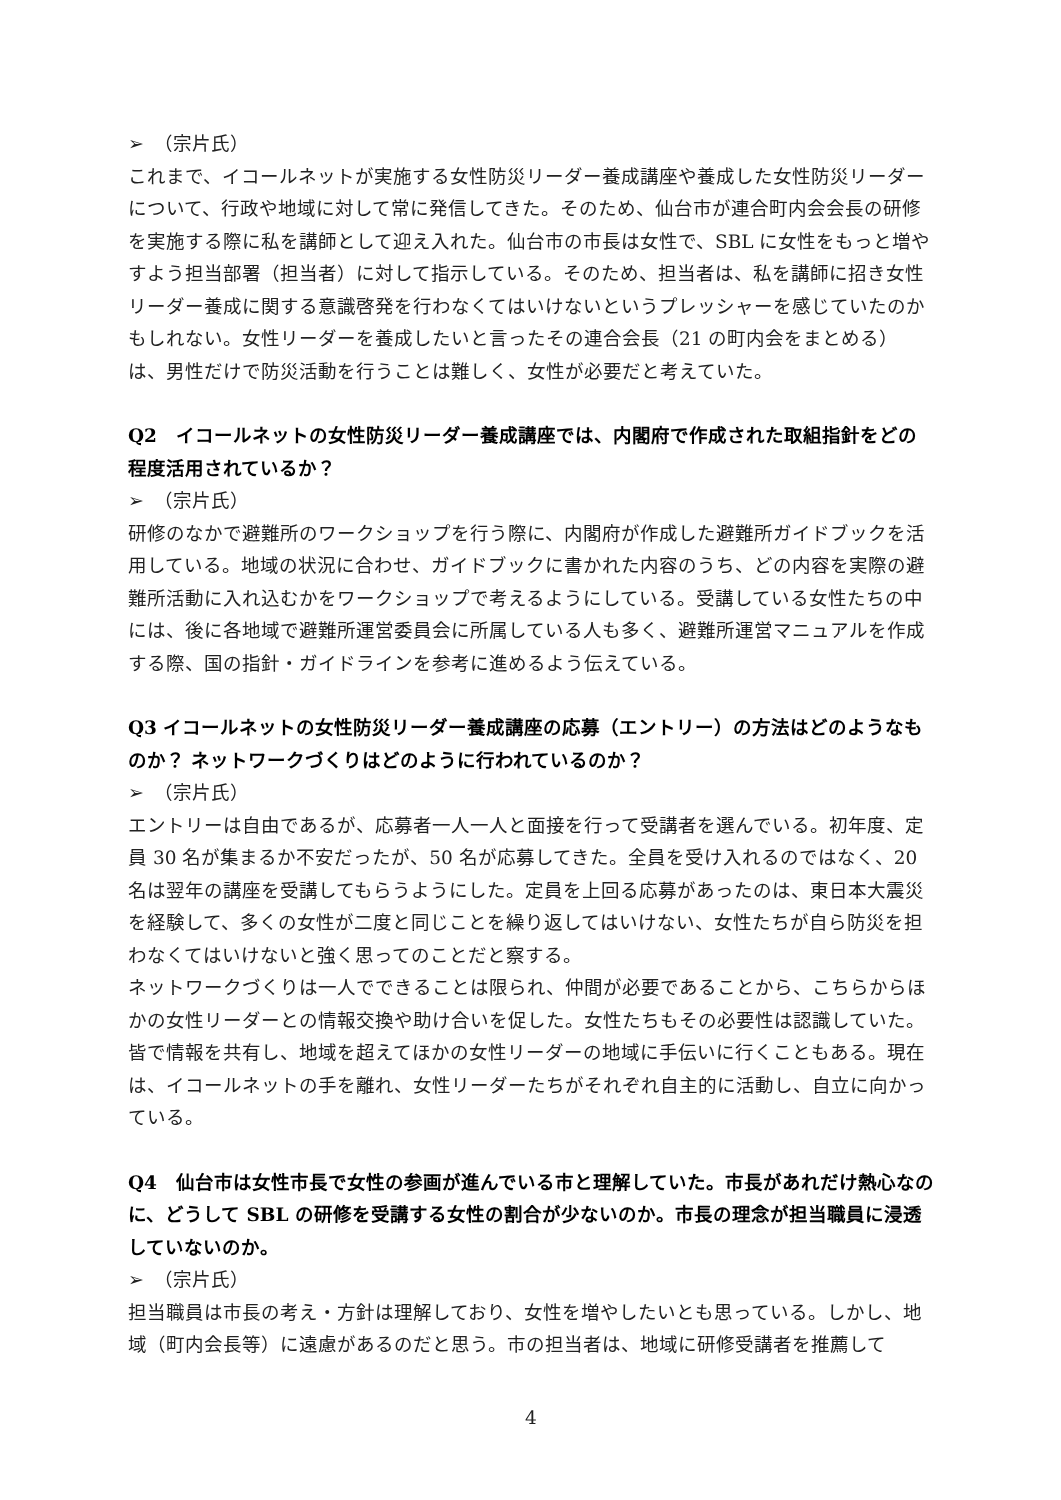➢　（宗片氏）
これまで、イコールネットが実施する女性防災リーダー養成講座や養成した女性防災リーダーについて、行政や地域に対して常に発信してきた。そのため、仙台市が連合町内会会長の研修を実施する際に私を講師として迎え入れた。仙台市の市長は女性で、SBL に女性をもっと増やすよう担当部署（担当者）に対して指示している。そのため、担当者は、私を講師に招き女性リーダー養成に関する意識啓発を行わなくてはいけないというプレッシャーを感じていたのかもしれない。女性リーダーを養成したいと言ったその連合会長（21 の町内会をまとめる）は、男性だけで防災活動を行うことは難しく、女性が必要だと考えていた。
Q2　イコールネットの女性防災リーダー養成講座では、内閣府で作成された取組指針をどの程度活用されているか？
➢　（宗片氏）
研修のなかで避難所のワークショップを行う際に、内閣府が作成した避難所ガイドブックを活用している。地域の状況に合わせ、ガイドブックに書かれた内容のうち、どの内容を実際の避難所活動に入れ込むかをワークショップで考えるようにしている。受講している女性たちの中には、後に各地域で避難所運営委員会に所属している人も多く、避難所運営マニュアルを作成する際、国の指針・ガイドラインを参考に進めるよう伝えている。
Q3 イコールネットの女性防災リーダー養成講座の応募（エントリー）の方法はどのようなものか？ ネットワークづくりはどのように行われているのか？
➢　（宗片氏）
エントリーは自由であるが、応募者一人一人と面接を行って受講者を選んでいる。初年度、定員 30 名が集まるか不安だったが、50 名が応募してきた。全員を受け入れるのではなく、20 名は翌年の講座を受講してもらうようにした。定員を上回る応募があったのは、東日本大震災を経験して、多くの女性が二度と同じことを繰り返してはいけない、女性たちが自ら防災を担わなくてはいけないと強く思ってのことだと察する。
ネットワークづくりは一人でできることは限られ、仲間が必要であることから、こちらからほかの女性リーダーとの情報交換や助け合いを促した。女性たちもその必要性は認識していた。皆で情報を共有し、地域を超えてほかの女性リーダーの地域に手伝いに行くこともある。現在は、イコールネットの手を離れ、女性リーダーたちがそれぞれ自主的に活動し、自立に向かっている。
Q4　仙台市は女性市長で女性の参画が進んでいる市と理解していた。市長があれだけ熱心なのに、どうして SBL の研修を受講する女性の割合が少ないのか。市長の理念が担当職員に浸透していないのか。
➢　（宗片氏）
担当職員は市長の考え・方針は理解しており、女性を増やしたいとも思っている。しかし、地域（町内会長等）に遠慮があるのだと思う。市の担当者は、地域に研修受講者を推薦して
4